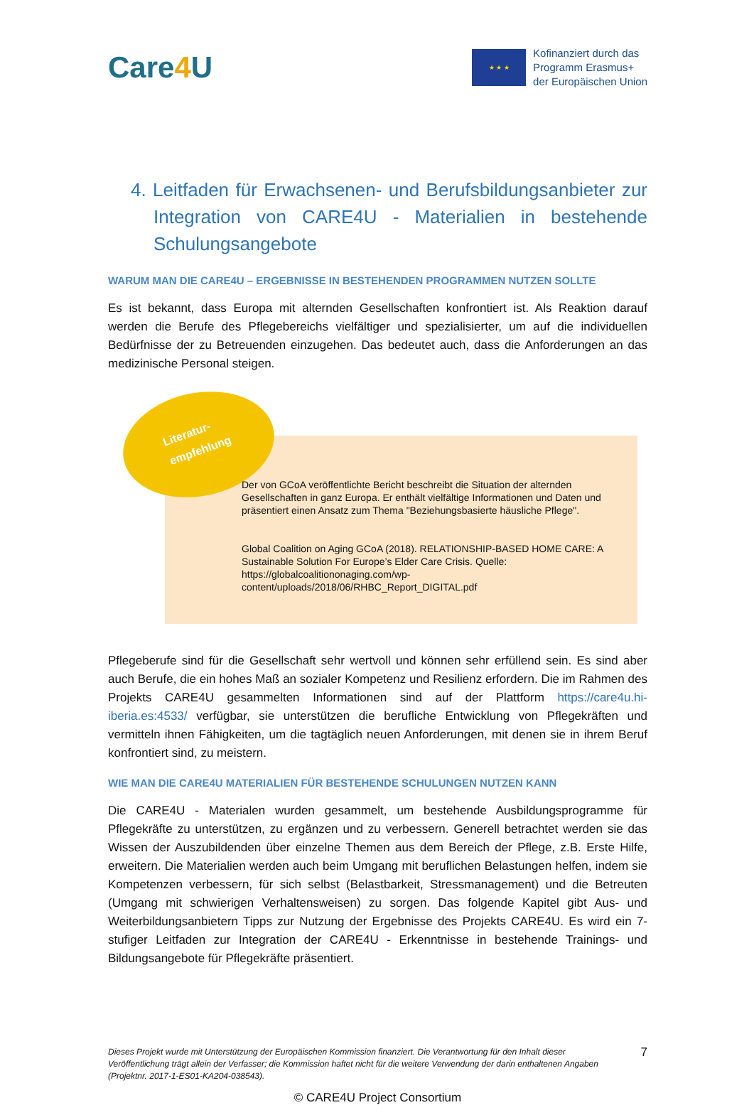Care4 U
★ ★ ★
Kofinanziert durch das
Programm Erasmus+
der Europäischen Union
4. Leitfaden für Erwachsenen- und Berufsbildungsanbieter zur Integration von CARE4U - Materialien in bestehende Schulungsangebote
WARUM MAN DIE CARE4U – ERGEBNISSE IN BESTEHENDEN PROGRAMMEN NUTZEN SOLLTE
Es ist bekannt, dass Europa mit alternden Gesellschaften konfrontiert ist. Als Reaktion darauf werden die Berufe des Pflegebereichs vielfältiger und spezialisierter, um auf die individuellen Bedürfnisse der zu Betreuenden einzugehen. Das bedeutet auch, dass die Anforderungen an das medizinische Personal steigen.
Literatur-
empfehlung
Der von GCoA veröffentlichte Bericht beschreibt die Situation der alternden Gesellschaften in ganz Europa. Er enthält vielfältige Informationen und Daten und präsentiert einen Ansatz zum Thema "Beziehungsbasierte häusliche Pflege".
Global Coalition on Aging GCoA (2018). RELATIONSHIP-BASED HOME CARE: A Sustainable Solution For Europe’s Elder Care Crisis. Quelle: https://globalcoalitiononaging.com/wp-content/uploads/2018/06/RHBC_Report_DIGITAL.pdf
Pflegeberufe sind für die Gesellschaft sehr wertvoll und können sehr erfüllend sein. Es sind aber auch Berufe, die ein hohes Maß an sozialer Kompetenz und Resilienz erfordern. Die im Rahmen des Projekts CARE4U gesammelten Informationen sind auf der Plattform https://care4u.hi-iberia.es:4533/ verfügbar, sie unterstützen die berufliche Entwicklung von Pflegekräften und vermitteln ihnen Fähigkeiten, um die tagtäglich neuen Anforderungen, mit denen sie in ihrem Beruf konfrontiert sind, zu meistern.
WIE MAN DIE CARE4U MATERIALIEN FÜR BESTEHENDE SCHULUNGEN NUTZEN KANN
Die CARE4U - Materialen wurden gesammelt, um bestehende Ausbildungsprogramme für Pflegekräfte zu unterstützen, zu ergänzen und zu verbessern. Generell betrachtet werden sie das Wissen der Auszubildenden über einzelne Themen aus dem Bereich der Pflege, z.B. Erste Hilfe, erweitern. Die Materialien werden auch beim Umgang mit beruflichen Belastungen helfen, indem sie Kompetenzen verbessern, für sich selbst (Belastbarkeit, Stressmanagement) und die Betreuten (Umgang mit schwierigen Verhaltensweisen) zu sorgen. Das folgende Kapitel gibt Aus- und Weiterbildungsanbietern Tipps zur Nutzung der Ergebnisse des Projekts CARE4U. Es wird ein 7-stufiger Leitfaden zur Integration der CARE4U - Erkenntnisse in bestehende Trainings- und Bildungsangebote für Pflegekräfte präsentiert.
Dieses Projekt wurde mit Unterstützung der Europäischen Kommission finanziert. Die Verantwortung für den Inhalt dieser Veröffentlichung trägt allein der Verfasser; die Kommission haftet nicht für die weitere Verwendung der darin enthaltenen Angaben (Projektnr. 2017-1-ES01-KA204-038543).
7
© CARE4U Project Consortium